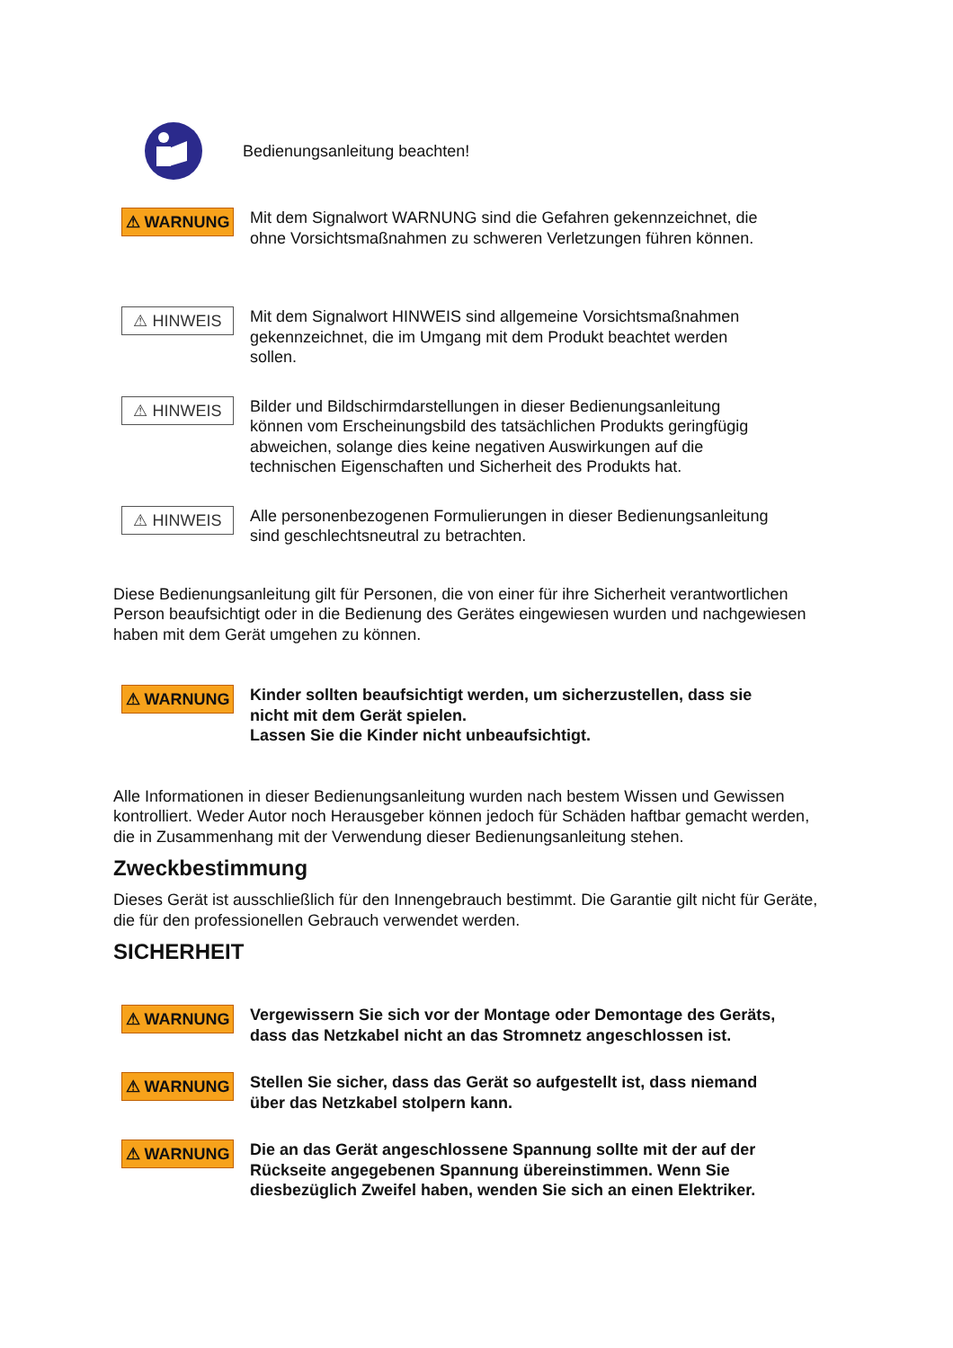Bedienungsanleitung beachten!
⚠ WARNUNG
Mit dem Signalwort WARNUNG sind die Gefahren gekennzeichnet, die ohne Vorsichtsmaßnahmen zu schweren Verletzungen führen können.
⚠ HINWEIS
Mit dem Signalwort HINWEIS sind allgemeine Vorsichtsmaßnahmen gekennzeichnet, die im Umgang mit dem Produkt beachtet werden sollen.
⚠ HINWEIS
Bilder und Bildschirmdarstellungen in dieser Bedienungsanleitung können vom Erscheinungsbild des tatsächlichen Produkts geringfügig abweichen, solange dies keine negativen Auswirkungen auf die technischen Eigenschaften und Sicherheit des Produkts hat.
⚠ HINWEIS
Alle personenbezogenen Formulierungen in dieser Bedienungsanleitung sind geschlechtsneutral zu betrachten.
Diese Bedienungsanleitung gilt für Personen, die von einer für ihre Sicherheit verantwortlichen Person beaufsichtigt oder in die Bedienung des Gerätes eingewiesen wurden und nachgewiesen haben mit dem Gerät umgehen zu können.
⚠ WARNUNG
Kinder sollten beaufsichtigt werden, um sicherzustellen, dass sie nicht mit dem Gerät spielen.
Lassen Sie die Kinder nicht unbeaufsichtigt.
Alle Informationen in dieser Bedienungsanleitung wurden nach bestem Wissen und Gewissen kontrolliert. Weder Autor noch Herausgeber können jedoch für Schäden haftbar gemacht werden, die in Zusammenhang mit der Verwendung dieser Bedienungsanleitung stehen.
Zweckbestimmung
Dieses Gerät ist ausschließlich für den Innengebrauch bestimmt. Die Garantie gilt nicht für Geräte, die für den professionellen Gebrauch verwendet werden.
SICHERHEIT
⚠ WARNUNG
Vergewissern Sie sich vor der Montage oder Demontage des Geräts, dass das Netzkabel nicht an das Stromnetz angeschlossen ist.
⚠ WARNUNG
Stellen Sie sicher, dass das Gerät so aufgestellt ist, dass niemand über das Netzkabel stolpern kann.
⚠ WARNUNG
Die an das Gerät angeschlossene Spannung sollte mit der auf der Rückseite angegebenen Spannung übereinstimmen. Wenn Sie diesbezüglich Zweifel haben, wenden Sie sich an einen Elektriker.